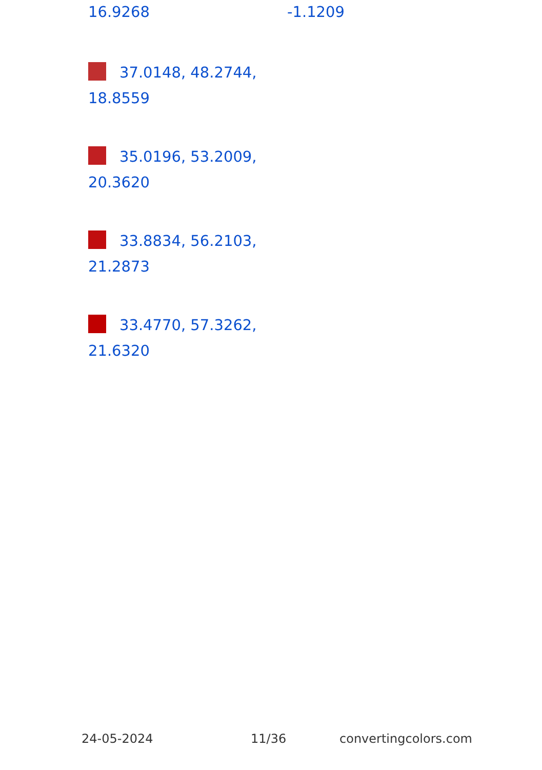16.9268 -1.1209
37.0148, 48.2744, 18.8559
35.0196, 53.2009, 20.3620
33.8834, 56.2103, 21.2873
33.4770, 57.3262, 21.6320
24-05-2024 11/36 convertingcolors.com